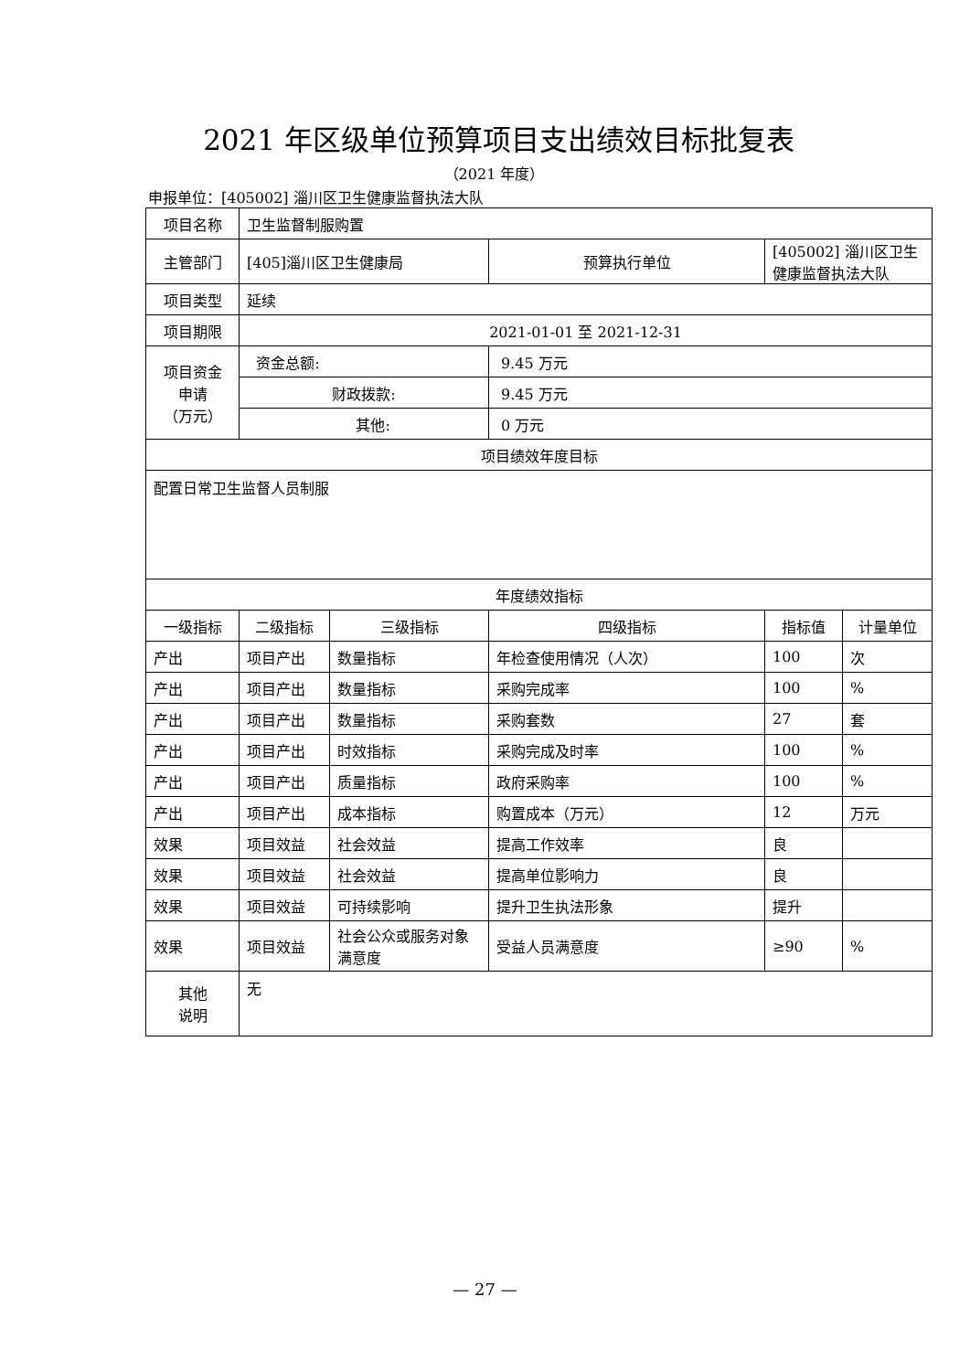2021 年区级单位预算项目支出绩效目标批复表
（2021 年度）
申报单位：[405002] 淄川区卫生健康监督执法大队
| 项目名称 | 卫生监督制服购置 | | | | |
| 主管部门 | [405]淄川区卫生健康局 | | 预算执行单位 | [405002] 淄川区卫生健康监督执法大队 | |
| 项目类型 | 延续 | | | | |
| 项目期限 | 2021-01-01 至 2021-12-31 | | | | |
| 项目资金 申请 （万元） | 资金总额: | | 9.45 万元 | | |
| | 财政拨款: | | 9.45 万元 | | |
| | 其他: | | 0 万元 | | |
| 项目绩效年度目标 | | | | | |
| 配置日常卫生监督人员制服 | | | | | |
| 年度绩效指标 | | | | | |
| 一级指标 | 二级指标 | 三级指标 | 四级指标 | 指标值 | 计量单位 |
| 产出 | 项目产出 | 数量指标 | 年检查使用情况（人次） | 100 | 次 |
| 产出 | 项目产出 | 数量指标 | 采购完成率 | 100 | % |
| 产出 | 项目产出 | 数量指标 | 采购套数 | 27 | 套 |
| 产出 | 项目产出 | 时效指标 | 采购完成及时率 | 100 | % |
| 产出 | 项目产出 | 质量指标 | 政府采购率 | 100 | % |
| 产出 | 项目产出 | 成本指标 | 购置成本（万元） | 12 | 万元 |
| 效果 | 项目效益 | 社会效益 | 提高工作效率 | 良 | |
| 效果 | 项目效益 | 社会效益 | 提高单位影响力 | 良 | |
| 效果 | 项目效益 | 可持续影响 | 提升卫生执法形象 | 提升 | |
| 效果 | 项目效益 | 社会公众或服务对象满意度 | 受益人员满意度 | ≥90 | % |
| 其他 说明 | 无 | | | | |
— 27 —